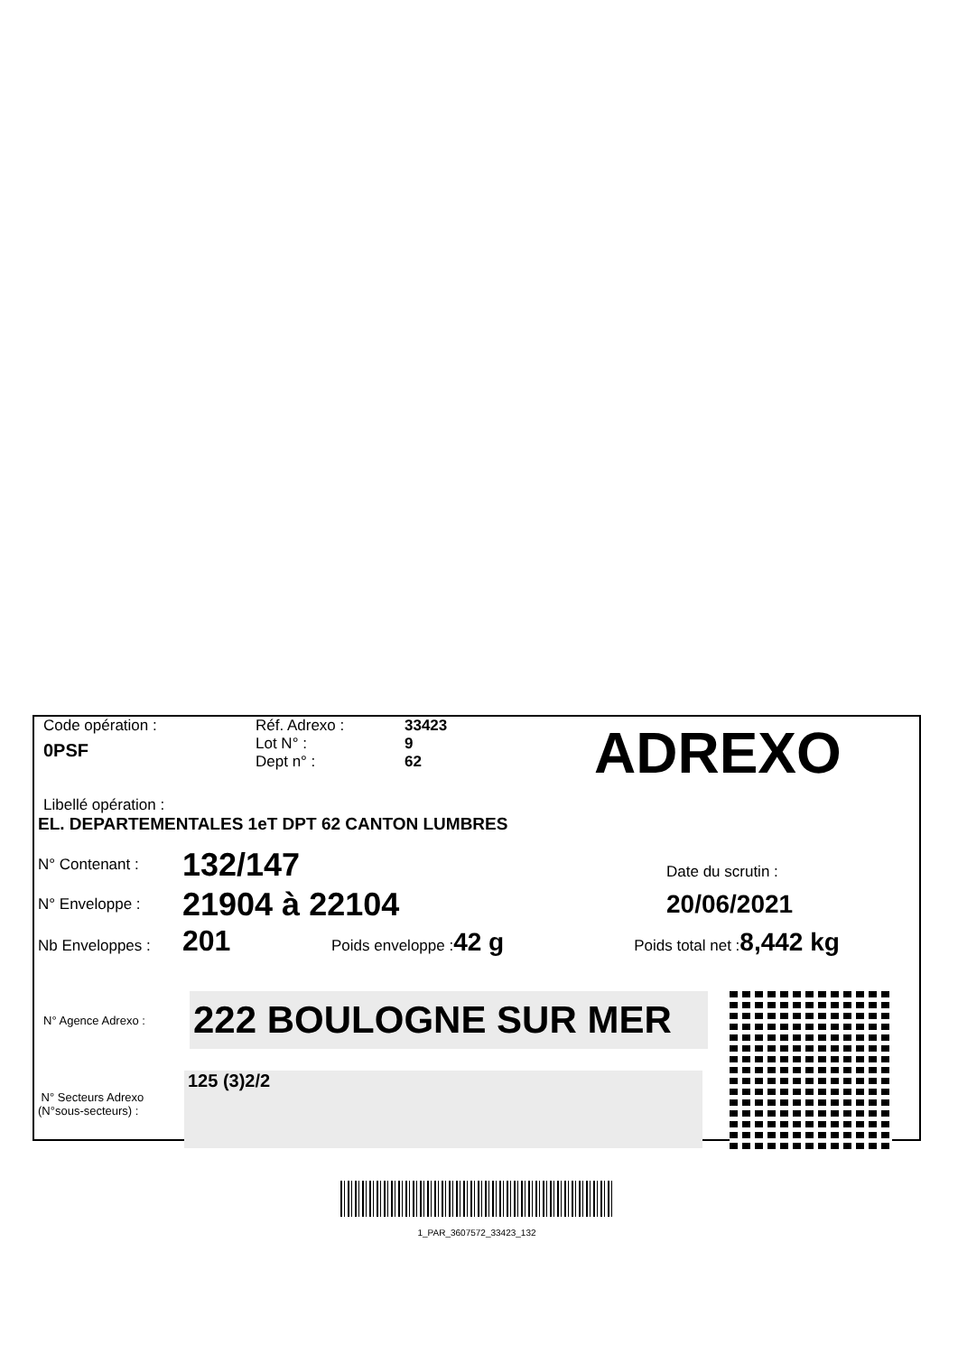Code opération :
0PSF
Réf. Adrexo :
Lot N° :
Dept n° :
33423
9
62
ADREXO
Libellé opération :
EL. DEPARTEMENTALES 1eT DPT 62 CANTON LUMBRES
N° Contenant : 132/147
N° Enveloppe : 21904 à 22104
Date du scrutin :
20/06/2021
Nb Enveloppes : 201 Poids enveloppe : 42 g Poids total net : 8,442 kg
N° Agence Adrexo : 222 BOULOGNE SUR MER
N° Secteurs Adrexo
(N°sous-secteurs) : 125 (3)2/2
1_PAR_3607572_33423_132